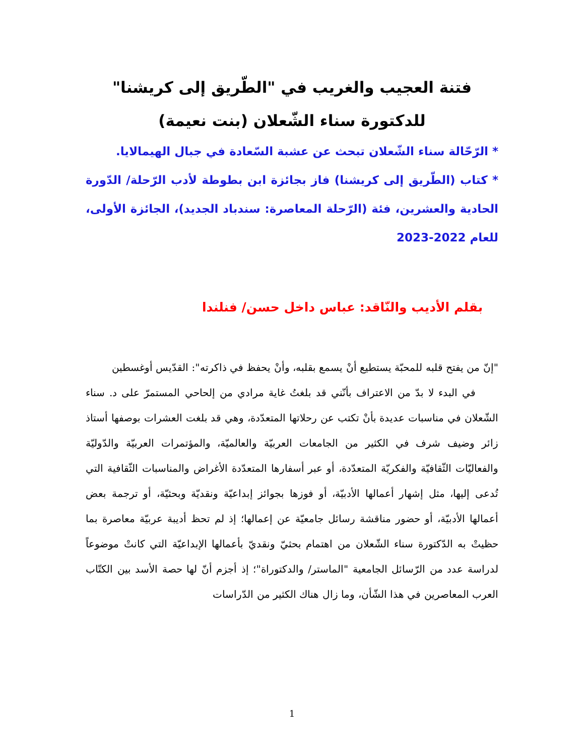فتنة العجيب والغريب في "الطّريق إلى كريشنا" للدكتورة سناء الشّعلان (بنت نعيمة)
* الرّحّالة سناء الشّعلان تبحث عن عشبة السّعادة في جبال الهيمالايا.
* كتاب (الطّريق إلى كريشنا) فاز بجائزة ابن بطوطة لأدب الرّحلة/ الدّورة الحادية والعشرين، فئة (الرّحلة المعاصرة: سندباد الجديد)، الجائزة الأولى، للعام 2022-2023
بقلم الأديب والنّاقد: عباس داخل حسن/ فنلندا
"إنّ من يفتح قلبه للمحبّة يستطيع أنْ يسمع بقلبه، وأنْ يحفظ في ذاكرته": القدّيس أوغسطين
في البدء لا بدّ من الاعتراف بأنّني قد بلغتُ غاية مرادي من إلحاحي المستمرّ على د. سناء الشّعلان في مناسبات عديدة بأنْ تكتب عن رحلاتها المتعدّدة، وهي قد بلغت العشرات بوصفها أستاذ زائر وضيف شرف في الكثير من الجامعات العربيّة والعالميّة، والمؤتمرات العربيّة والدّوليّة والفعاليّات الثّقافيّة والفكريّة المتعدّدة، أو عبر أسفارها المتعدّدة الأغراض والمناسبات الثّقافية التي تُدعى إليها، مثل إشهار أعمالها الأدبيّة، أو فوزها بجوائز إبداعيّة ونقديّة وبحثيّة، أو ترجمة بعض أعمالها الأدبيّة، أو حضور مناقشة رسائل جامعيّة عن إعمالها؛ إذ لم تحظ أديبة عربيّة معاصرة بما حظيتْ به الدّكتورة سناء الشّعلان من اهتمام بحثيّ ونقديّ بأعمالها الإبداعيّة التي كانتْ موضوعاً لدراسة عدد من الرّسائل الجامعية "الماستر/ والدكتوراة"؛ إذ أجزم أنّ لها حصة الأسد بين الكتّاب العرب المعاصرين في هذا الشّأن، وما زال هناك الكثير من الدّراسات
1